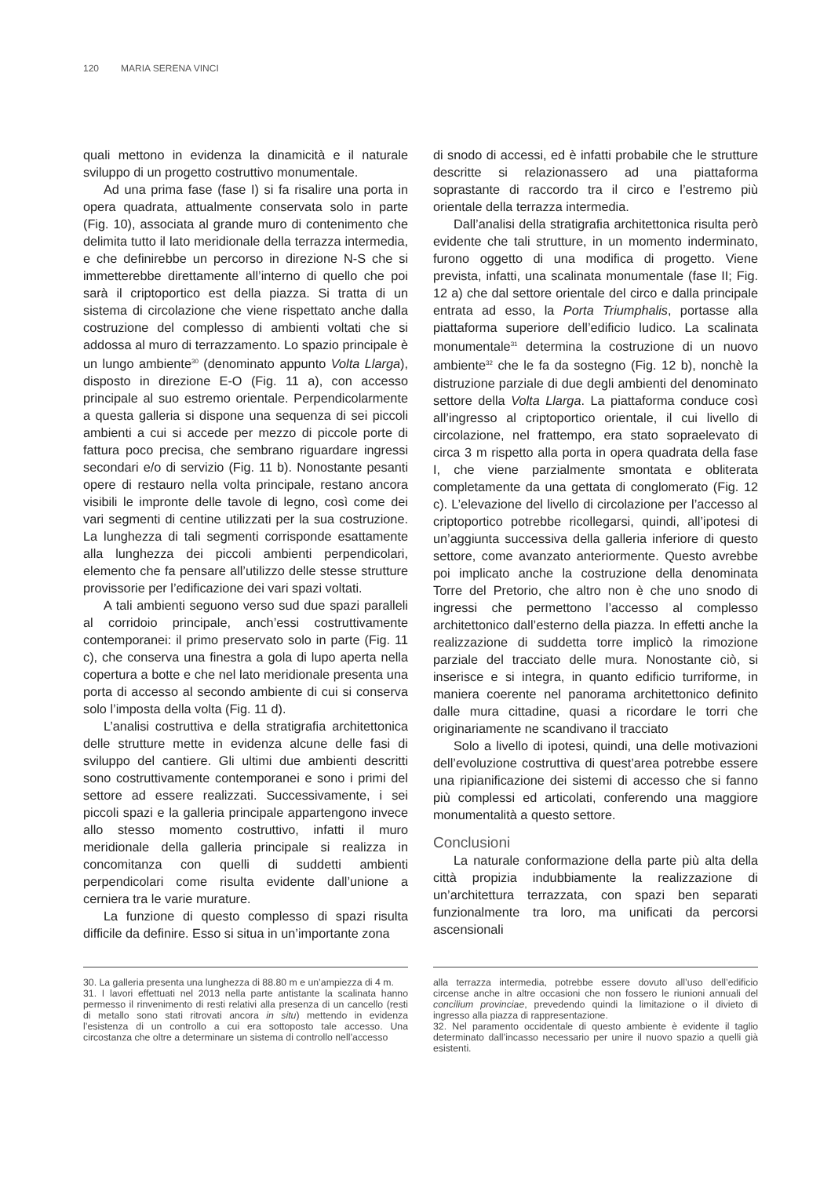120 MARIA SERENA VINCI
quali mettono in evidenza la dinamicità e il naturale sviluppo di un progetto costruttivo monumentale.
Ad una prima fase (fase I) si fa risalire una porta in opera quadrata, attualmente conservata solo in parte (Fig. 10), associata al grande muro di contenimento che delimita tutto il lato meridionale della terrazza intermedia, e che definirebbe un percorso in direzione N-S che si immetterebbe direttamente all’interno di quello che poi sarà il criptoportico est della piazza. Si tratta di un sistema di circolazione che viene rispettato anche dalla costruzione del complesso di ambienti voltati che si addossa al muro di terrazzamento. Lo spazio principale è un lungo ambiente<sup>30</sup> (denominato appunto Volta Llarga), disposto in direzione E-O (Fig. 11 a), con accesso principale al suo estremo orientale. Perpendicolarmente a questa galleria si dispone una sequenza di sei piccoli ambienti a cui si accede per mezzo di piccole porte di fattura poco precisa, che sembrano riguardare ingressi secondari e/o di servizio (Fig. 11 b). Nonostante pesanti opere di restauro nella volta principale, restano ancora visibili le impronte delle tavole di legno, così come dei vari segmenti di centine utilizzati per la sua costruzione. La lunghezza di tali segmenti corrisponde esattamente alla lunghezza dei piccoli ambienti perpendicolari, elemento che fa pensare all’utilizzo delle stesse strutture provissorie per l’edificazione dei vari spazi voltati.
A tali ambienti seguono verso sud due spazi paralleli al corridoio principale, anch’essi costruttivamente contemporanei: il primo preservato solo in parte (Fig. 11 c), che conserva una finestra a gola di lupo aperta nella copertura a botte e che nel lato meridionale presenta una porta di accesso al secondo ambiente di cui si conserva solo l’imposta della volta (Fig. 11 d).
L’analisi costruttiva e della stratigrafia architettonica delle strutture mette in evidenza alcune delle fasi di sviluppo del cantiere. Gli ultimi due ambienti descritti sono costruttivamente contemporanei e sono i primi del settore ad essere realizzati. Successivamente, i sei piccoli spazi e la galleria principale appartengono invece allo stesso momento costruttivo, infatti il muro meridionale della galleria principale si realizza in concomitanza con quelli di suddetti ambienti perpendicolari come risulta evidente dall’unione a cerniera tra le varie murature.
La funzione di questo complesso di spazi risulta difficile da definire. Esso si situa in un’importante zona
di snodo di accessi, ed è infatti probabile che le strutture descritte si relazionassero ad una piattaforma soprastante di raccordo tra il circo e l’estremo più orientale della terrazza intermedia.
Dall’analisi della stratigrafia architettonica risulta però evidente che tali strutture, in un momento inderminato, furono oggetto di una modifica di progetto. Viene prevista, infatti, una scalinata monumentale (fase II; Fig. 12 a) che dal settore orientale del circo e dalla principale entrata ad esso, la Porta Triumphalis, portasse alla piattaforma superiore dell’edificio ludico. La scalinata monumentale<sup>31</sup> determina la costruzione di un nuovo ambiente<sup>32</sup> che le fa da sostegno (Fig. 12 b), nonchè la distruzione parziale di due degli ambienti del denominato settore della Volta Llarga. La piattaforma conduce così all’ingresso al criptoportico orientale, il cui livello di circolazione, nel frattempo, era stato sopraelevato di circa 3 m rispetto alla porta in opera quadrata della fase I, che viene parzialmente smontata e obliterata completamente da una gettata di conglomerato (Fig. 12 c). L’elevazione del livello di circolazione per l’accesso al criptoportico potrebbe ricollegarsi, quindi, all’ipotesi di un’aggiunta successiva della galleria inferiore di questo settore, come avanzato anteriormente. Questo avrebbe poi implicato anche la costruzione della denominata Torre del Pretorio, che altro non è che uno snodo di ingressi che permettono l’accesso al complesso architettonico dall’esterno della piazza. In effetti anche la realizzazione di suddetta torre implicò la rimozione parziale del tracciato delle mura. Nonostante ciò, si inserisce e si integra, in quanto edificio turriforme, in maniera coerente nel panorama architettonico definito dalle mura cittadine, quasi a ricordare le torri che originariamente ne scandivano il tracciato
Solo a livello di ipotesi, quindi, una delle motivazioni dell’evoluzione costruttiva di quest’area potrebbe essere una ripianificazione dei sistemi di accesso che si fanno più complessi ed articolati, conferendo una maggiore monumentalità a questo settore.
Conclusioni
La naturale conformazione della parte più alta della città propizia indubbiamente la realizzazione di un’architettura terrazzata, con spazi ben separati funzionalmente tra loro, ma unificati da percorsi ascensionali
30. La galleria presenta una lunghezza di 88.80 m e un’ampiezza di 4 m.
31. I lavori effettuati nel 2013 nella parte antistante la scalinata hanno permesso il rinvenimento di resti relativi alla presenza di un cancello (resti di metallo sono stati ritrovati ancora in situ) mettendo in evidenza l’esistenza di un controllo a cui era sottoposto tale accesso. Una circostanza che oltre a determinare un sistema di controllo nell’accesso
alla terrazza intermedia, potrebbe essere dovuto all’uso dell’edificio circense anche in altre occasioni che non fossero le riunioni annuali del concilium provinciae, prevedendo quindi la limitazione o il divieto di ingresso alla piazza di rappresentazione.
32. Nel paramento occidentale di questo ambiente è evidente il taglio determinato dall’incasso necessario per unire il nuovo spazio a quelli già esistenti.